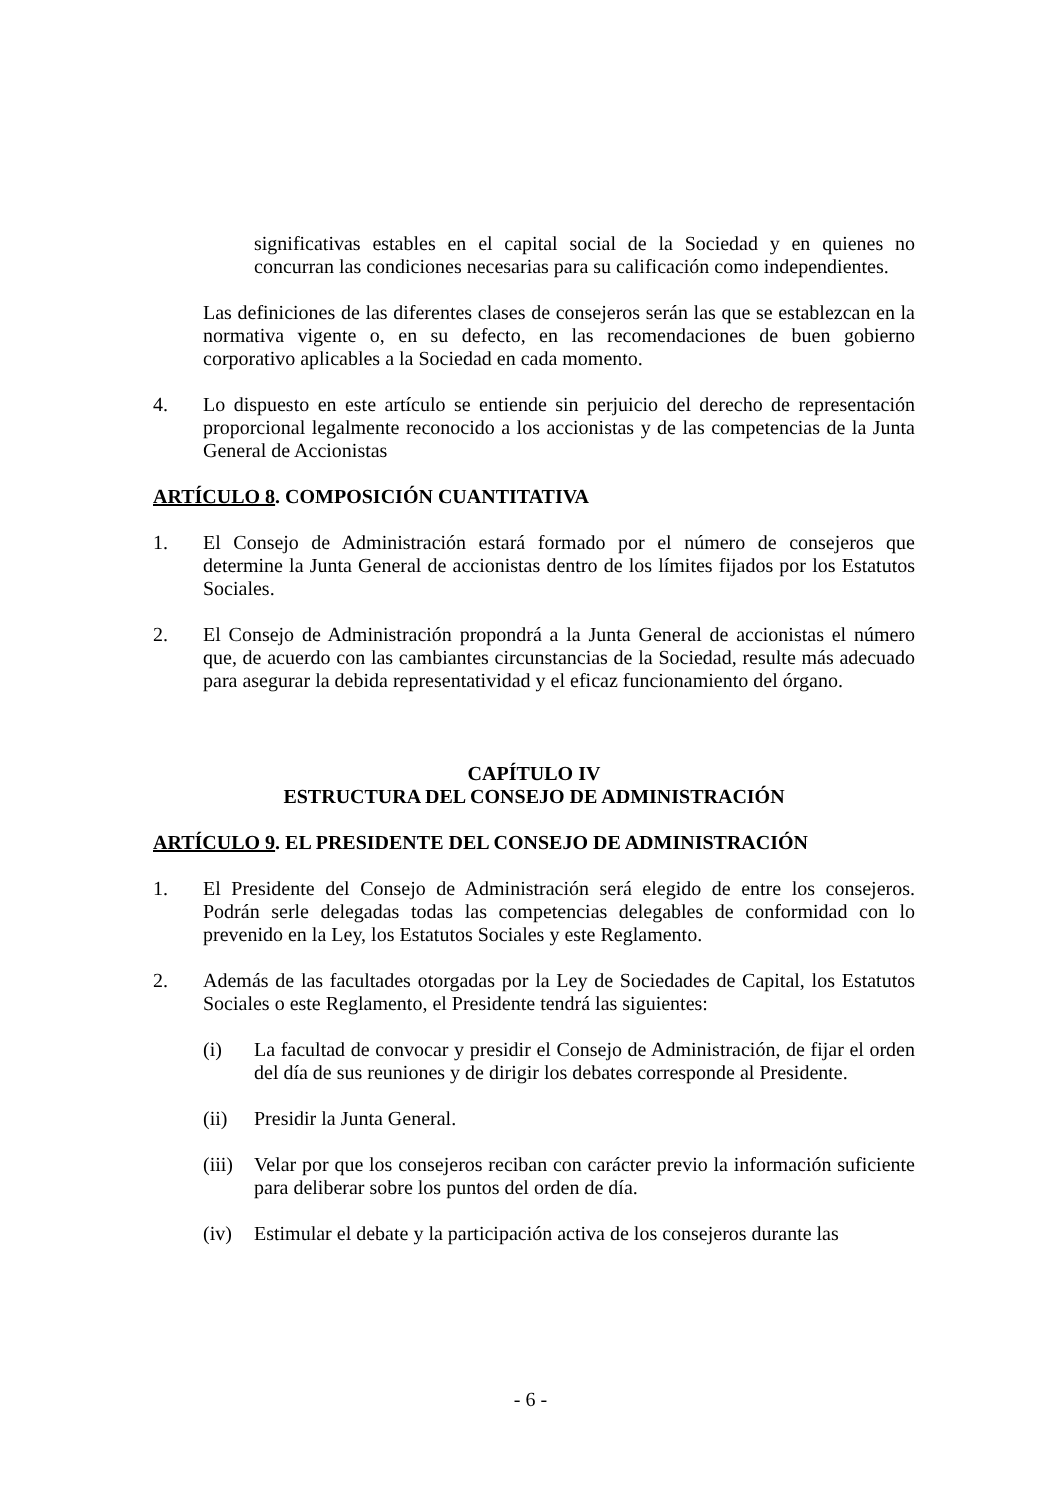significativas estables en el capital social de la Sociedad y en quienes no concurran las condiciones necesarias para su calificación como independientes.
Las definiciones de las diferentes clases de consejeros serán las que se establezcan en la normativa vigente o, en su defecto, en las recomendaciones de buen gobierno corporativo aplicables a la Sociedad en cada momento.
4. Lo dispuesto en este artículo se entiende sin perjuicio del derecho de representación proporcional legalmente reconocido a los accionistas y de las competencias de la Junta General de Accionistas
ARTÍCULO 8. COMPOSICIÓN CUANTITATIVA
1. El Consejo de Administración estará formado por el número de consejeros que determine la Junta General de accionistas dentro de los límites fijados por los Estatutos Sociales.
2. El Consejo de Administración propondrá a la Junta General de accionistas el número que, de acuerdo con las cambiantes circunstancias de la Sociedad, resulte más adecuado para asegurar la debida representatividad y el eficaz funcionamiento del órgano.
CAPÍTULO IV
ESTRUCTURA DEL CONSEJO DE ADMINISTRACIÓN
ARTÍCULO 9. EL PRESIDENTE DEL CONSEJO DE ADMINISTRACIÓN
1. El Presidente del Consejo de Administración será elegido de entre los consejeros. Podrán serle delegadas todas las competencias delegables de conformidad con lo prevenido en la Ley, los Estatutos Sociales y este Reglamento.
2. Además de las facultades otorgadas por la Ley de Sociedades de Capital, los Estatutos Sociales o este Reglamento, el Presidente tendrá las siguientes:
(i) La facultad de convocar y presidir el Consejo de Administración, de fijar el orden del día de sus reuniones y de dirigir los debates corresponde al Presidente.
(ii) Presidir la Junta General.
(iii) Velar por que los consejeros reciban con carácter previo la información suficiente para deliberar sobre los puntos del orden de día.
(iv) Estimular el debate y la participación activa de los consejeros durante las
- 6 -